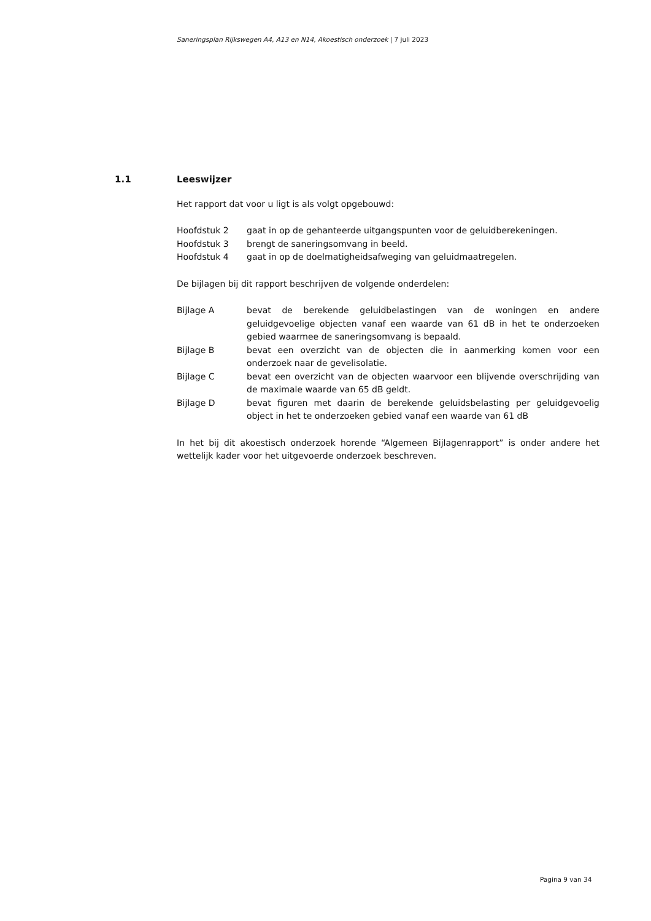Saneringsplan Rijkswegen A4, A13 en N14, Akoestisch onderzoek | 7 juli 2023
1.1 Leeswijzer
Het rapport dat voor u ligt is als volgt opgebouwd:
Hoofdstuk 2 gaat in op de gehanteerde uitgangspunten voor de geluidberekeningen.
Hoofdstuk 3 brengt de saneringsomvang in beeld.
Hoofdstuk 4 gaat in op de doelmatigheidsafweging van geluidmaatregelen.
De bijlagen bij dit rapport beschrijven de volgende onderdelen:
Bijlage A bevat de berekende geluidbelastingen van de woningen en andere geluidgevoelige objecten vanaf een waarde van 61 dB in het te onderzoeken gebied waarmee de saneringsomvang is bepaald.
Bijlage B bevat een overzicht van de objecten die in aanmerking komen voor een onderzoek naar de gevelisolatie.
Bijlage C bevat een overzicht van de objecten waarvoor een blijvende overschrijding van de maximale waarde van 65 dB geldt.
Bijlage D bevat figuren met daarin de berekende geluidsbelasting per geluidgevoelig object in het te onderzoeken gebied vanaf een waarde van 61 dB
In het bij dit akoestisch onderzoek horende “Algemeen Bijlagenrapport” is onder andere het wettelijk kader voor het uitgevoerde onderzoek beschreven.
Pagina 9 van 34